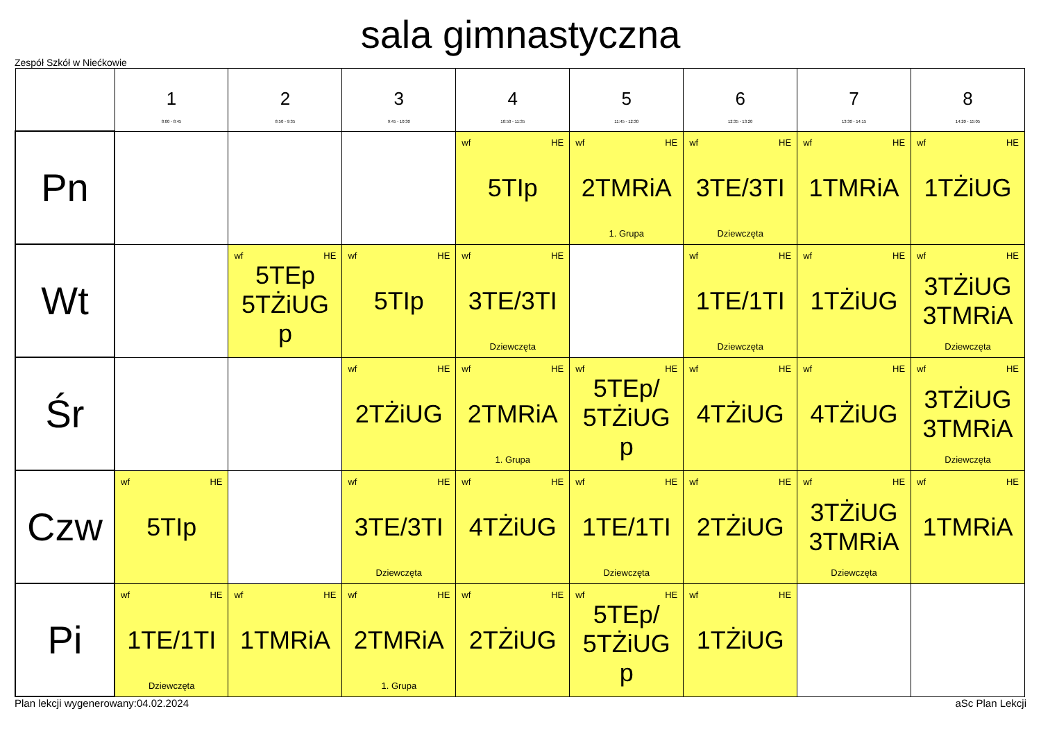sala gimnastyczna
Zespół Szkół w Niećkowie
| | 1 8:00 - 8:45 | 2 8:50 - 9:35 | 3 9:45 - 10:30 | 4 10:50 - 11:35 | 5 11:45 - 12:30 | 6 12:35 - 13:20 | 7 13:30 - 14:15 | 8 14:20 - 15:05 |
| --- | --- | --- | --- | --- | --- | --- | --- | --- |
| Pn | | | | wf HE 5TIp | wf HE 2TMRiA 1. Grupa | wf HE 3TE/3TI Dziewczęta | wf HE 1TMRiA | wf HE 1TŻiUG |
| Wt | | wf HE 5TEp 5TŻiUG p | wf HE 5TIp | wf HE 3TE/3TI Dziewczęta | | wf HE 1TE/1TI Dziewczęta | wf HE 1TŻiUG | wf HE 3TŻiUG 3TMRiA Dziewczęta |
| Śr | | | wf HE 2TŻiUG | wf HE 2TMRiA 1. Grupa | wf HE 5TEp/ 5TŻiUG p | wf HE 4TŻiUG | wf HE 4TŻiUG | wf HE 3TŻiUG 3TMRiA Dziewczęta |
| Czw | wf HE 5TIp | | wf HE 3TE/3TI Dziewczęta | wf HE 4TŻiUG | wf HE 1TE/1TI Dziewczęta | wf HE 2TŻiUG | wf HE 3TŻiUG 3TMRiA Dziewczęta | wf HE 1TMRiA |
| Pi | wf HE 1TE/1TI Dziewczęta | wf HE 1TMRiA | wf HE 2TMRiA 1. Grupa | wf HE 2TŻiUG | wf HE 5TEp/ 5TŻiUG p | wf HE 1TŻiUG | | |
Plan lekcji wygenerowany:04.02.2024 aSc Plan Lekcji